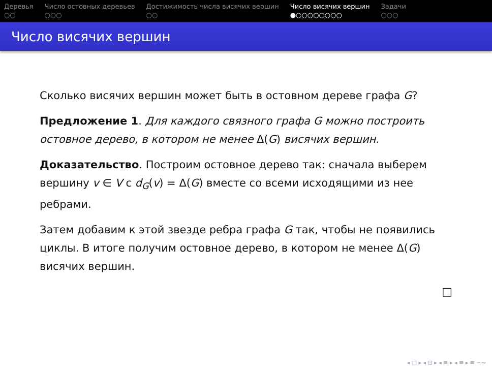Деревья
○○
Число остовных деревьев
○○○
Достижимость числа висячих вершин
○○
Число висячих вершин
●○○○○○○○○
Задачи
○○○
Число висячих вершин
Сколько висячих вершин может быть в остовном дереве графа G?
Предложение 1. Для каждого связного графа G можно построить остовное дерево, в котором не менее Δ(G) висячих вершин.
Доказательство. Построим остовное дерево так: сначала выберем вершину v ∈ V с d<sub>G</sub>(v) = Δ(G) вместе со всеми исходящими из нее ребрами.
Затем добавим к этой звезде ребра графа G так, чтобы не появились циклы. В итоге получим остовное дерево, в котором не менее Δ(G) висячих вершин.
□
◂ □ ▸ ◂ ⊡ ▸ ◂ ≡ ▸ ◂ ≡ ▸ ≡ ∽∾